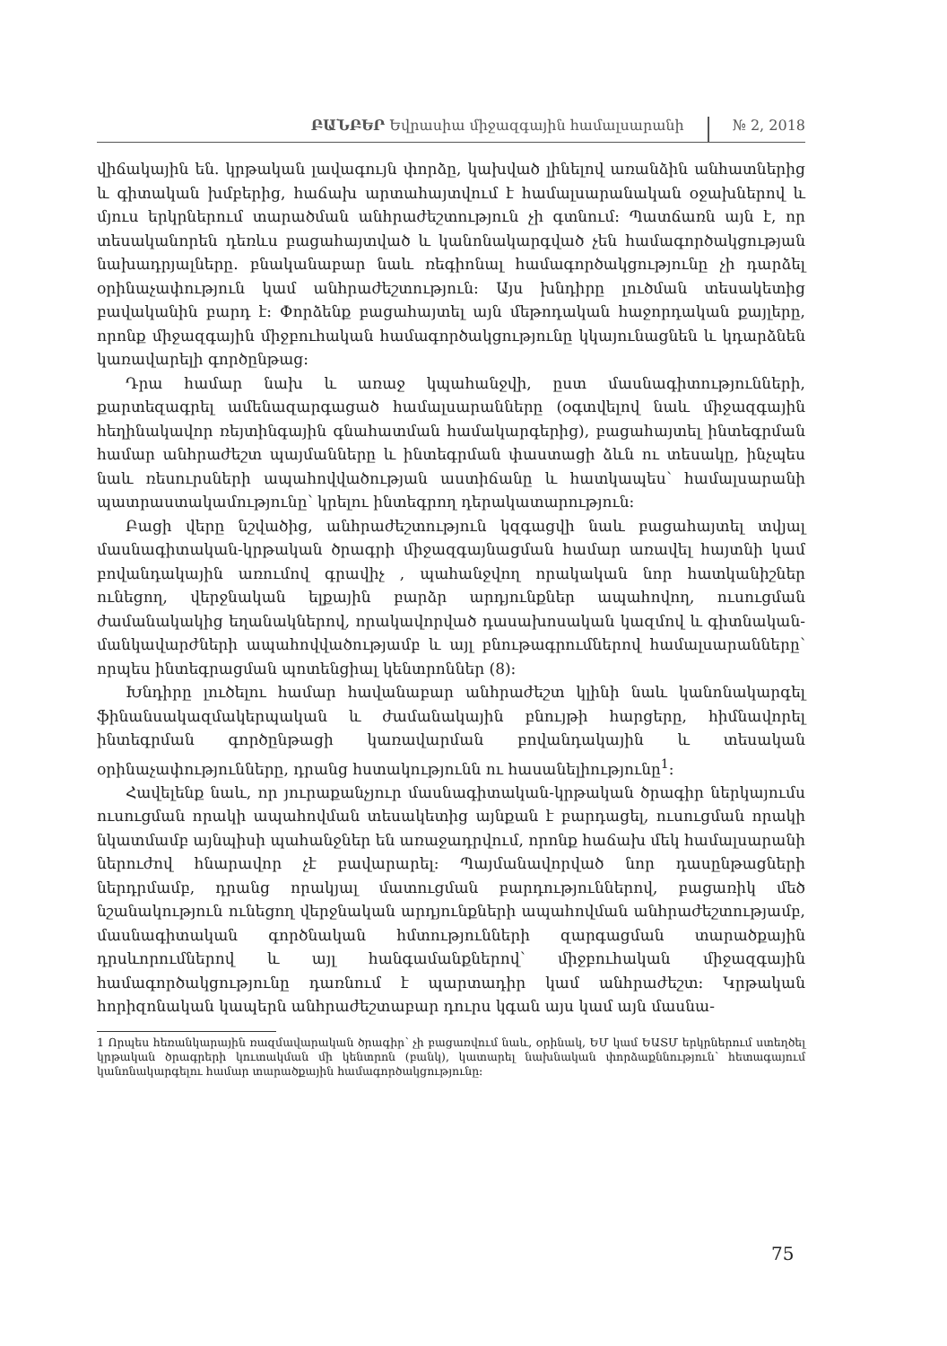ԲԱՆԲԵՐ Եվրասիա միջազգային համալսարանի № 2, 2018
վիճակային են. կրթական լավագույն փորձը, կախված լինելով առանձին անհատներից և գիտական խմբերից, հաճախ արտահայտվում է համալսարանական օջախներով և մյուս երկրներում տարածման անհրաժեշտություն չի գտնում: Պատճառն այն է, որ տեսականորեն դեռևս բացահայտված և կանոնակարգված չեն համագործակցության նախադրյալները. բնականաբար նաև ռեգիոնալ համագործակցությունը չի դարձել օրինաչափություն կամ անհրաժեշտություն: Այս խնդիրը լուծման տեսակետից բավականին բարդ է: Փորձենք բացահայտել այն մեթոդական հաջորդական քայլերը, որոնք միջազգային միջբուհական համագործակցությունը կկայունացնեն և կդարձնեն կառավարելի գործընթաց:
Դրա համար նախ և առաջ կպահանջվի, ըստ մասնագիտությունների, քարտեզագրել ամենազարգացած համալսարանները (օգտվելով նաև միջազգային հեղինակավոր ռեյտինգային գնահատման համակարգերից), բացահայտել ինտեգրման համար անհրաժեշտ պայմանները և ինտեգրման փաստացի ձևն ու տեսակը, ինչպես նաև ռեսուրսների ապահովվածության աստիճանը և հատկապես՝ համալսարանի պատրաստակամությունը՝ կրելու ինտեգրող դերակատարություն:
Բացի վերը նշվածից, անհրաժեշտություն կզգացվի նաև բացահայտել տվյալ մասնագիտական-կրթական ծրագրի միջազգայնացման համար առավել հայտնի կամ բովանդակային առումով գրավիչ , պահանջվող որակական նոր հատկանիշներ ունեցող, վերջնական ելքային բարձր արդյունքներ ապահովող, ուսուցման ժամանակակից եղանակներով, որակավորված դասախոսական կազմով և գիտնական-մանկավարժների ապահովվածությամբ և այլ բնութագրումներով համալսարանները՝ որպես ինտեգրացման պոտենցիալ կենտրոններ (8):
Խնդիրը լուծելու համար հավանաբար անհրաժեշտ կլինի նաև կանոնակարգել ֆինանսակազմակերպական և ժամանակային բնույթի հարցերը, հիմնավորել ինտեգրման գործընթացի կառավարման բովանդակային և տեսական օրինաչափությունները, դրանց հստակությունն ու հասանելիությունը<sup>1</sup>:
Հավելենք նաև, որ յուրաքանչյուր մասնագիտական-կրթական ծրագիր ներկայումս ուսուցման որակի ապահովման տեսակետից այնքան է բարդացել, ուսուցման որակի նկատմամբ այնպիսի պահանջներ են առաջադրվում, որոնք հաճախ մեկ համալսարանի ներուժով հնարավոր չէ բավարարել: Պայմանավորված նոր դասընթացների ներդրմամբ, դրանց որակյալ մատուցման բարդություններով, բացառիկ մեծ նշանակություն ունեցող վերջնական արդյունքների ապահովման անհրաժեշտությամբ, մասնագիտական գործնական հմտությունների զարգացման տարածքային դրսևորումներով և այլ հանգամանքներով՝ միջբուհական միջազգային համագործակցությունը դառնում է պարտադիր կամ անհրաժեշտ: Կրթական հորիզոնական կապերն անհրաժեշտաբար դուրս կգան այս կամ այն մասնա-
1 Որպես հեռանկարային ռազմավարական ծրագիր՝ չի բացառվում նաև, օրինակ, ԵՄ կամ ԵԱՏՄ երկրներում ստեղծել կրթական ծրագրերի կուտակման մի կենտրոն (բանկ), կատարել նախնական փորձաքննություն՝ հետագայում կանոնակարգելու համար տարածքային համագործակցությունը:
75